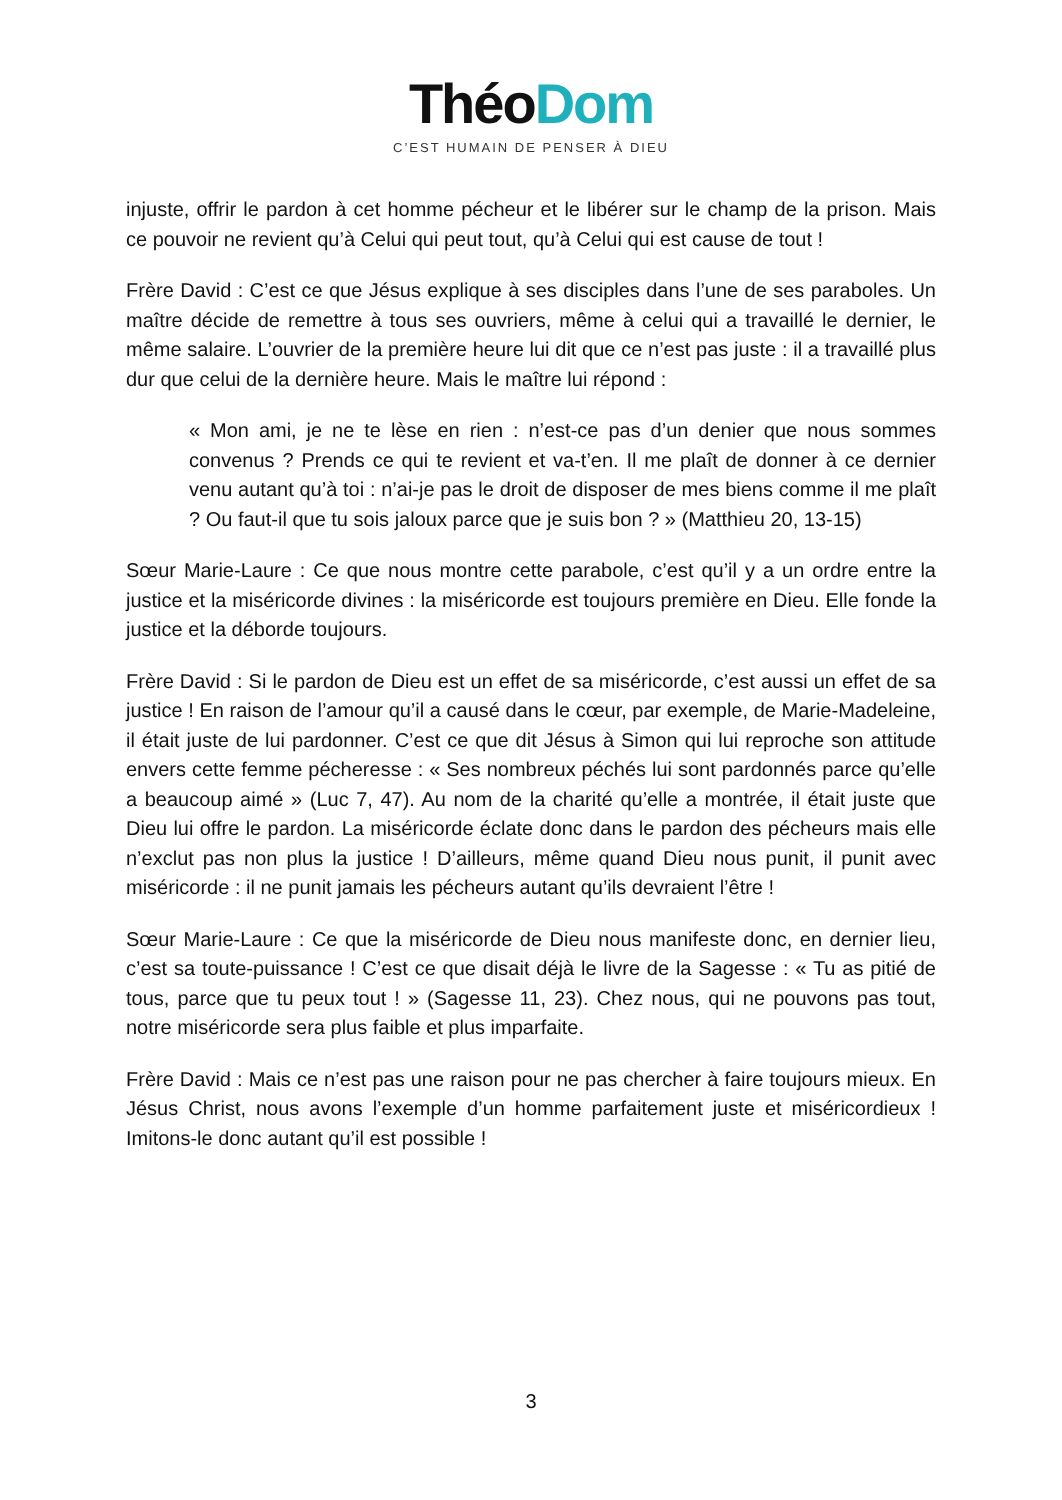ThéoDom
C’EST HUMAIN DE PENSER À DIEU
injuste, offrir le pardon à cet homme pécheur et le libérer sur le champ de la prison. Mais ce pouvoir ne revient qu’à Celui qui peut tout, qu’à Celui qui est cause de tout !
Frère David : C’est ce que Jésus explique à ses disciples dans l’une de ses paraboles. Un maître décide de remettre à tous ses ouvriers, même à celui qui a travaillé le dernier, le même salaire. L’ouvrier de la première heure lui dit que ce n’est pas juste : il a travaillé plus dur que celui de la dernière heure. Mais le maître lui répond :
« Mon ami, je ne te lèse en rien : n’est-ce pas d’un denier que nous sommes convenus ? Prends ce qui te revient et va-t’en. Il me plaît de donner à ce dernier venu autant qu’à toi : n’ai-je pas le droit de disposer de mes biens comme il me plaît ? Ou faut-il que tu sois jaloux parce que je suis bon ? » (Matthieu 20, 13-15)
Sœur Marie-Laure : Ce que nous montre cette parabole, c’est qu’il y a un ordre entre la justice et la miséricorde divines : la miséricorde est toujours première en Dieu. Elle fonde la justice et la déborde toujours.
Frère David : Si le pardon de Dieu est un effet de sa miséricorde, c’est aussi un effet de sa justice ! En raison de l’amour qu’il a causé dans le cœur, par exemple, de Marie-Madeleine, il était juste de lui pardonner. C’est ce que dit Jésus à Simon qui lui reproche son attitude envers cette femme pécheresse : « Ses nombreux péchés lui sont pardonnés parce qu’elle a beaucoup aimé » (Luc 7, 47). Au nom de la charité qu’elle a montrée, il était juste que Dieu lui offre le pardon. La miséricorde éclate donc dans le pardon des pécheurs mais elle n’exclut pas non plus la justice ! D’ailleurs, même quand Dieu nous punit, il punit avec miséricorde : il ne punit jamais les pécheurs autant qu’ils devraient l’être !
Sœur Marie-Laure : Ce que la miséricorde de Dieu nous manifeste donc, en dernier lieu, c’est sa toute-puissance ! C’est ce que disait déjà le livre de la Sagesse : « Tu as pitié de tous, parce que tu peux tout ! » (Sagesse 11, 23). Chez nous, qui ne pouvons pas tout, notre miséricorde sera plus faible et plus imparfaite.
Frère David : Mais ce n’est pas une raison pour ne pas chercher à faire toujours mieux. En Jésus Christ, nous avons l’exemple d’un homme parfaitement juste et miséricordieux ! Imitons-le donc autant qu’il est possible !
3